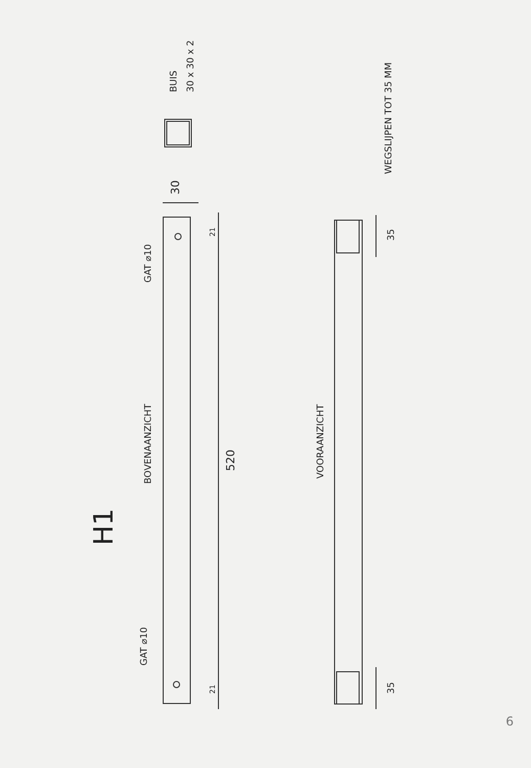H1
BOVENAANZICHT
GAT ⌀10
GAT ⌀10
520
VOORAANZICHT
30
21
21
35
35
BUIS
30 x 30 x 2
WEGSLIJPEN TOT 35 MM
6